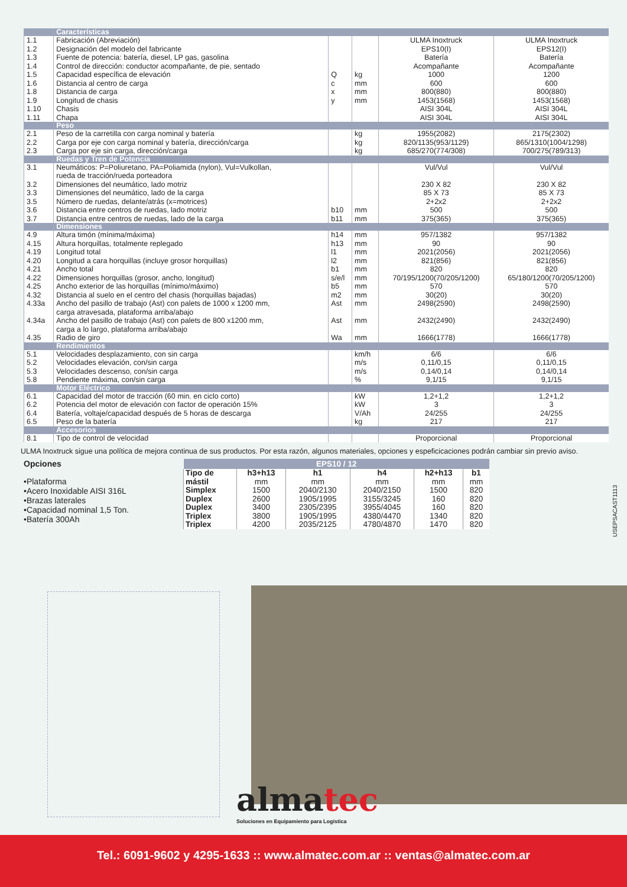| | Características | | | | |
| 1.1 1.2 1.3 1.4 1.5 1.6 1.8 1.9 1.10 1.11 | Fabricación (Abreviación) Designación del modelo del fabricante Fuente de potencia: batería, diesel, LP gas, gasolina Control de dirección: conductor acompañante, de pie, sentado Capacidad específica de elevación Distancia al centro de carga Distancia de carga Longitud de chasis Chasis Chapa | Q c x y | kg mm mm mm | ULMA Inoxtruck EPS10(I) Batería Acompañante 1000 600 800(880) 1453(1568) AISI 304L AISI 304L | ULMA Inoxtruck EPS12(I) Batería Acompañante 1200 600 800(880) 1453(1568) AISI 304L AISI 304L |
| | Peso | | | | |
| 2.1 2.2 2.3 | Peso de la carretilla con carga nominal y batería Carga por eje con carga nominal y batería, dirección/carga Carga por eje sin carga, dirección/carga | | kg kg kg | 1955(2082) 820/1135(953/1129) 685/270(774/308) | 2175(2302) 865/1310(1004/1298) 700/275(789/313) |
| | Ruedas y Tren de Potencia | | | | |
| 3.1 3.2 3.3 3.5 3.6 3.7 | Neumáticos: P=Poliuretano, PA=Poliamida (nylon), Vul=Vulkollan, rueda de tracción/rueda porteadora Dimensiones del neumático, lado motriz Dimensiones del neumático, lado de la carga Número de ruedas, delante/atrás (x=motrices) Distancia entre centros de ruedas, lado motriz Distancia entre centros de ruedas, lado de la carga | b10 b11 | mm mm | Vul/Vul 230 X 82 85 X 73 2+2x2 500 375(365) | Vul/Vul 230 X 82 85 X 73 2+2x2 500 375(365) |
| | Dimensiones | | | | |
| 4.9 4.15 4.19 4.20 4.21 4.22 4.25 4.32 4.33a 4.34a 4.35 | Altura timón (mínima/máxima) Altura horquillas, totalmente replegado Longitud total Longitud a cara horquillas (incluye grosor horquillas) Ancho total Dimensiones horquillas (grosor, ancho, longitud) Ancho exterior de las horquillas (mínimo/máximo) Distancia al suelo en el centro del chasis (horquillas bajadas) Ancho del pasillo de trabajo (Ast) con palets de 1000 x 1200 mm, carga atravesada, plataforma arriba/abajo Ancho del pasillo de trabajo (Ast) con palets de 800 x1200 mm, carga a lo largo, plataforma arriba/abajo Radio de giro | h14 h13 l1 l2 b1 s/e/l b5 m2 Ast Ast Wa | mm mm mm mm mm mm mm mm mm mm mm | 957/1382 90 2021(2056) 821(856) 820 70/195/1200(70/205/1200) 570 30(20) 2498(2590) 2432(2490) 1666(1778) | 957/1382 90 2021(2056) 821(856) 820 65/180/1200(70/205/1200) 570 30(20) 2498(2590) 2432(2490) 1666(1778) |
| | Rendimientos | | | | |
| 5.1 5.2 5.3 5.8 | Velocidades desplazamiento, con sin carga Velocidades elevación, con/sin carga Velocidades descenso, con/sin carga Pendiente máxima, con/sin carga | | km/h m/s m/s % | 6/6 0,11/0,15 0,14/0,14 9,1/15 | 6/6 0,11/0,15 0,14/0,14 9,1/15 |
| | Motor Eléctrico | | | | |
| 6.1 6.2 6.4 6.5 | Capacidad del motor de tracción (60 min. en ciclo corto) Potencia del motor de elevación con factor de operación 15% Batería, voltaje/capacidad después de 5 horas de descarga Peso de la batería | | kW kW V/Ah kg | 1,2+1,2 3 24/255 217 | 1,2+1,2 3 24/255 217 |
| | Accesorios | | | | |
| 8.1 | Tipo de control de velocidad | | | Proporcional | Proporcional |
ULMA Inoxtruck sigue una política de mejora continua de sus productos. Por esta razón, algunos materiales, opciones y espeficicaciones podrán cambiar sin previo aviso.
Opciones
•Plataforma
•Acero Inoxidable AISI 316L
•Brazas laterales
•Capacidad nominal 1,5 Ton.
•Batería 300Ah
| EPS10 / 12 | | | | | |
| --- | --- | --- | --- | --- | --- |
| Tipo de mástil | h3+h13 mm | h1 mm | h4 mm | h2+h13 mm | b1 mm |
| Simplex | 1500 | 2040/2130 | 2040/2150 | 1500 | 820 |
| Duplex | 2600 | 1905/1995 | 3155/3245 | 160 | 820 |
| Duplex | 3400 | 2305/2395 | 3955/4045 | 160 | 820 |
| Triplex | 3800 | 1905/1995 | 4380/4470 | 1340 | 820 |
| Triplex | 4200 | 2035/2125 | 4780/4870 | 1470 | 820 |
USEPSACAST1113
almatec
Soluciones en Equipamiento para Logística
Tel.: 6091-9602 y 4295-1633 :: www.almatec.com.ar :: ventas@almatec.com.ar